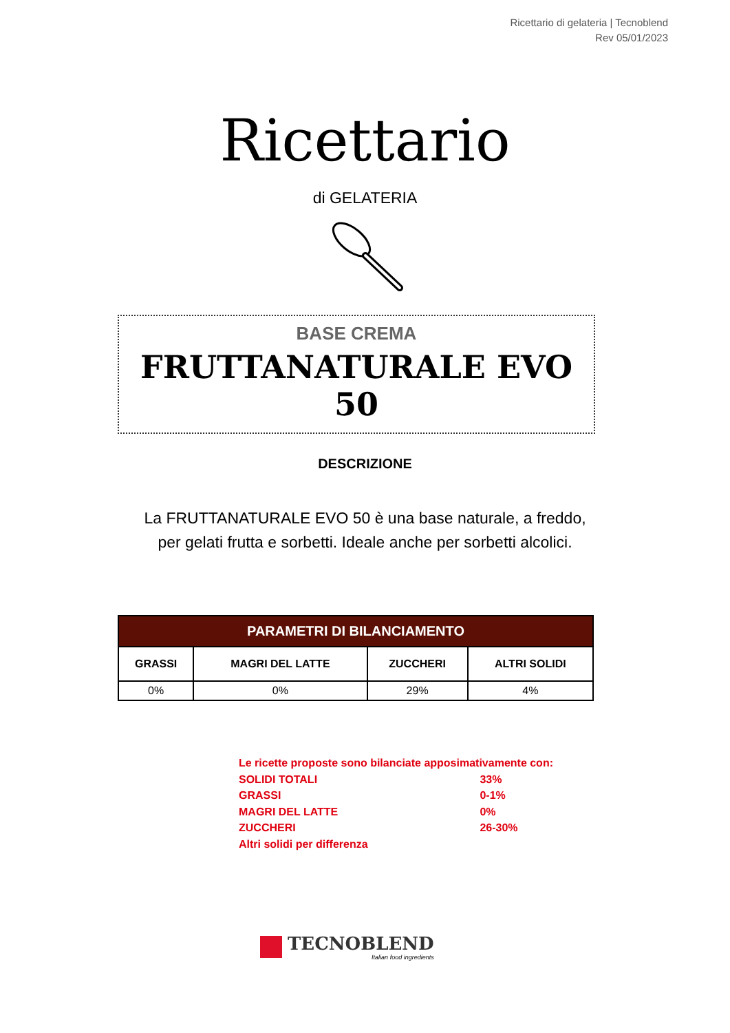Ricettario di gelateria | Tecnoblend
Rev 05/01/2023
Ricettario
di GELATERIA
BASE CREMA
FRUTTANATURALE EVO 50
DESCRIZIONE
La FRUTTANATURALE EVO 50 è una base naturale, a freddo, per gelati frutta e sorbetti. Ideale anche per sorbetti alcolici.
| PARAMETRI DI BILANCIAMENTO | | | |
| --- | --- | --- | --- |
| GRASSI | MAGRI DEL LATTE | ZUCCHERI | ALTRI SOLIDI |
| 0% | 0% | 29% | 4% |
Le ricette proposte sono bilanciate apposimativamente con:
SOLIDI TOTALI 33%
GRASSI 0-1%
MAGRI DEL LATTE 0%
ZUCCHERI 26-30%
Altri solidi per differenza
TECNOBLEND
Italian food ingredients